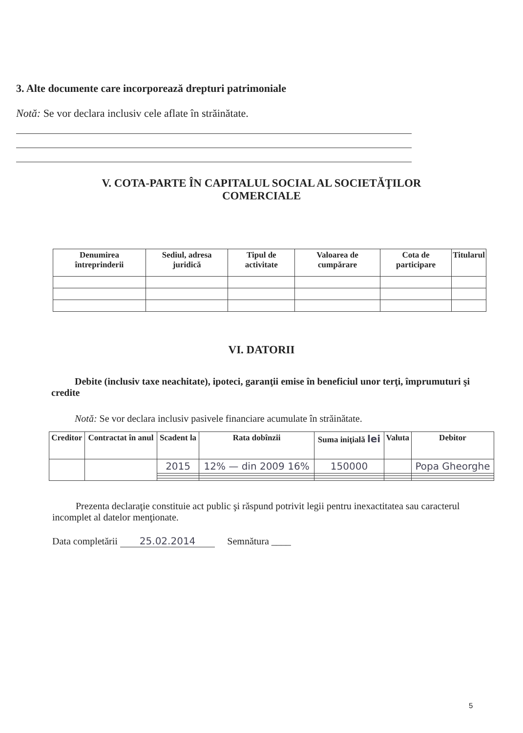3. Alte documente care incorporează drepturi patrimoniale
Notă: Se vor declara inclusiv cele aflate în străinătate.
V. COTA-PARTE ÎN CAPITALUL SOCIAL AL SOCIETĂŢILOR
COMERCIALE
| Denumirea întreprinderii | Sediul, adresa juridică | Tipul de activitate | Valoarea de cumpărare | Cota de participare | Titularul |
| --- | --- | --- | --- | --- | --- |
VI. DATORII
Debite (inclusiv taxe neachitate), ipoteci, garanţii emise în beneficiul unor terţi, împrumuturi şi credite
Notă: Se vor declara inclusiv pasivele financiare acumulate în străinătate.
| Creditor | Contractat în anul | Scadent la | Rata dobînzii | Suma iniţială lei | Valuta | Debitor |
| --- | --- | --- | --- | --- | --- | --- |
| | | 2015 | 12% — din 2009 16% | 150000 | | Popa Gheorghe |
Prezenta declaraţie constituie act public şi răspund potrivit legii pentru inexactitatea sau caracterul incomplet al datelor menţionate.
Data completării 25.02.2014 Semnătura ____
5